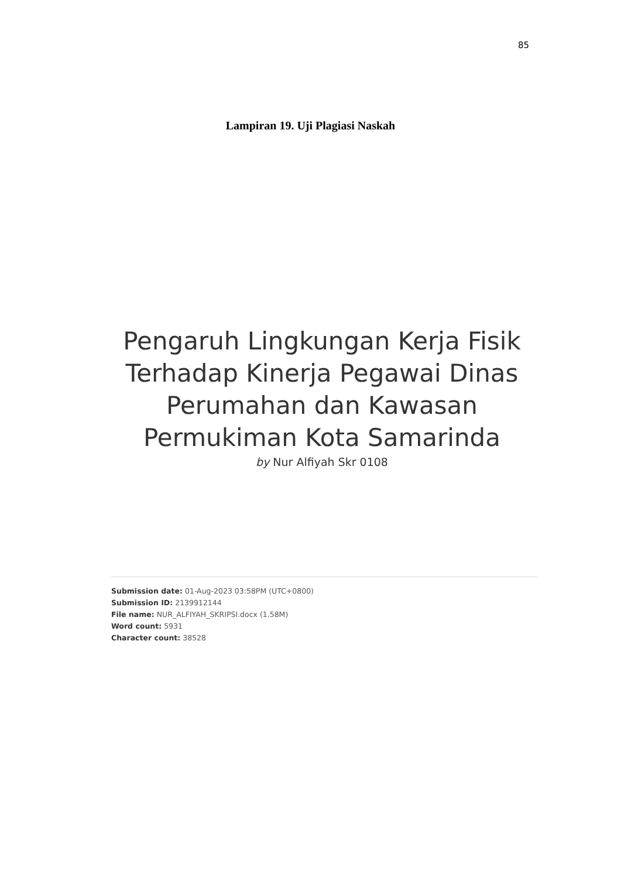85
Lampiran 19. Uji Plagiasi Naskah
Pengaruh Lingkungan Kerja Fisik Terhadap Kinerja Pegawai Dinas Perumahan dan Kawasan Permukiman Kota Samarinda
by Nur Alfiyah Skr 0108
Submission date: 01-Aug-2023 03:58PM (UTC+0800)
Submission ID: 2139912144
File name: NUR_ALFIYAH_SKRIPSI.docx (1.58M)
Word count: 5931
Character count: 38528